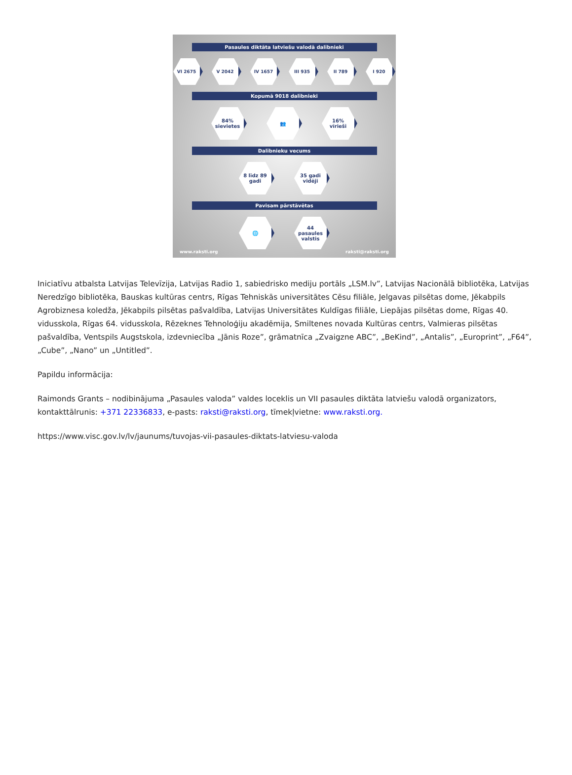Pasaules diktāta latviešu valodā dalībnieki
VI 2675 V 2042 IV 1657 III 935 II 789 I 920
Kopumā 9018 dalībnieki
84%
sievietes
👥 16%
vīrieši
Dalībnieku vecums
8 līdz 89
gadi
35 gadi
vidēji
Pavisam pārstāvētas
🌐 44
pasaules
valstis
www.raksti.org raksti@raksti.org
Iniciatīvu atbalsta Latvijas Televīzija, Latvijas Radio 1, sabiedrisko mediju portāls „LSM.lv”, Latvijas Nacionālā bibliotēka, Latvijas Neredzīgo bibliotēka, Bauskas kultūras centrs, Rīgas Tehniskās universitātes Cēsu filiāle, Jelgavas pilsētas dome, Jēkabpils Agrobiznesa koledža, Jēkabpils pilsētas pašvaldība, Latvijas Universitātes Kuldīgas filiāle, Liepājas pilsētas dome, Rīgas 40. vidusskola, Rīgas 64. vidusskola, Rēzeknes Tehnoloģiju akadēmija, Smiltenes novada Kultūras centrs, Valmieras pilsētas pašvaldība, Ventspils Augstskola, izdevniecība „Jānis Roze”, grāmatnīca „Zvaigzne ABC”, „BeKind”, „Antalis”, „Europrint”, „F64”, „Cube”, „Nano” un „Untitled”.
Papildu informācija:
Raimonds Grants – nodibinājuma „Pasaules valoda” valdes loceklis un VII pasaules diktāta latviešu valodā organizators, kontakttālrunis: +371 22336833, e-pasts: raksti@raksti.org, tīmekļvietne: www.raksti.org.
https://www.visc.gov.lv/lv/jaunums/tuvojas-vii-pasaules-diktats-latviesu-valoda